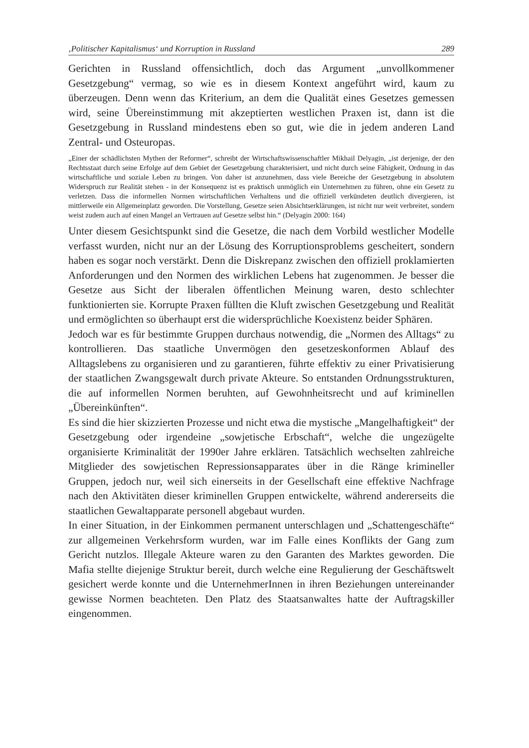‚Politischer Kapitalismus‘ und Korruption in Russland 289
Gerichten in Russland offensichtlich, doch das Argument „unvollkommener Gesetzgebung“ vermag, so wie es in diesem Kontext angeführt wird, kaum zu überzeugen. Denn wenn das Kriterium, an dem die Qualität eines Gesetzes gemessen wird, seine Übereinstimmung mit akzeptierten westlichen Praxen ist, dann ist die Gesetzgebung in Russland mindestens eben so gut, wie die in jedem anderen Land Zentral- und Osteuropas.
„Einer der schädlichsten Mythen der Reformer“, schreibt der Wirtschaftswissenschaftler Mikhail Delyagin, „ist derjenige, der den Rechtsstaat durch seine Erfolge auf dem Gebiet der Gesetzgebung charakterisiert, und nicht durch seine Fähigkeit, Ordnung in das wirtschaftliche und soziale Leben zu bringen. Von daher ist anzunehmen, dass viele Bereiche der Gesetzgebung in absolutem Widerspruch zur Realität stehen - in der Konsequenz ist es praktisch unmöglich ein Unternehmen zu führen, ohne ein Gesetz zu verletzen. Dass die informellen Normen wirtschaftlichen Verhaltens und die offiziell verkündeten deutlich divergieren, ist mittlerweile ein Allgemeinplatz geworden. Die Vorstellung, Gesetze seien Absichtserklärungen, ist nicht nur weit verbreitet, sondern weist zudem auch auf einen Mangel an Vertrauen auf Gesetze selbst hin.“ (Delyagin 2000: 164)
Unter diesem Gesichtspunkt sind die Gesetze, die nach dem Vorbild westlicher Modelle verfasst wurden, nicht nur an der Lösung des Korruptionsproblems gescheitert, sondern haben es sogar noch verstärkt. Denn die Diskrepanz zwischen den offiziell proklamierten Anforderungen und den Normen des wirklichen Lebens hat zugenommen. Je besser die Gesetze aus Sicht der liberalen öffentlichen Meinung waren, desto schlechter funktionierten sie. Korrupte Praxen füllten die Kluft zwischen Gesetzgebung und Realität und ermöglichten so überhaupt erst die widersprüchliche Koexistenz beider Sphären.
Jedoch war es für bestimmte Gruppen durchaus notwendig, die „Normen des Alltags“ zu kontrollieren. Das staatliche Unvermögen den gesetzeskonformen Ablauf des Alltagslebens zu organisieren und zu garantieren, führte effektiv zu einer Privatisierung der staatlichen Zwangsgewalt durch private Akteure. So entstanden Ordnungsstrukturen, die auf informellen Normen beruhten, auf Gewohnheitsrecht und auf kriminellen „Übereinkünften“.
Es sind die hier skizzierten Prozesse und nicht etwa die mystische „Mangelhaftigkeit“ der Gesetzgebung oder irgendeine „sowjetische Erbschaft“, welche die ungezügelte organisierte Kriminalität der 1990er Jahre erklären. Tatsächlich wechselten zahlreiche Mitglieder des sowjetischen Repressionsapparates über in die Ränge krimineller Gruppen, jedoch nur, weil sich einerseits in der Gesellschaft eine effektive Nachfrage nach den Aktivitäten dieser kriminellen Gruppen entwickelte, während andererseits die staatlichen Gewaltapparate personell abgebaut wurden.
In einer Situation, in der Einkommen permanent unterschlagen und „Schattengeschäfte“ zur allgemeinen Verkehrsform wurden, war im Falle eines Konflikts der Gang zum Gericht nutzlos. Illegale Akteure waren zu den Garanten des Marktes geworden. Die Mafia stellte diejenige Struktur bereit, durch welche eine Regulierung der Geschäftswelt gesichert werde konnte und die UnternehmerInnen in ihren Beziehungen untereinander gewisse Normen beachteten. Den Platz des Staatsanwaltes hatte der Auftragskiller eingenommen.